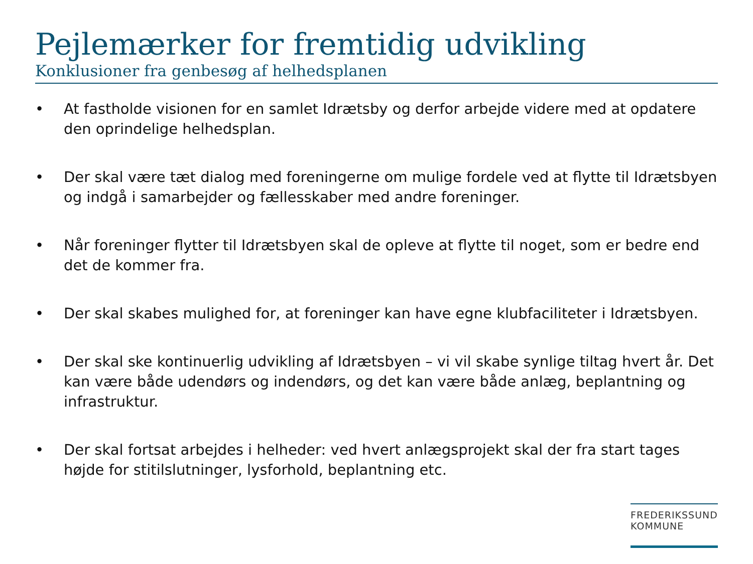Pejlemærker for fremtidig udvikling
Konklusioner fra genbesøg af helhedsplanen
• At fastholde visionen for en samlet Idrætsby og derfor arbejde videre med at opdatere den oprindelige helhedsplan.
• Der skal være tæt dialog med foreningerne om mulige fordele ved at flytte til Idrætsbyen og indgå i samarbejder og fællesskaber med andre foreninger.
• Når foreninger flytter til Idrætsbyen skal de opleve at flytte til noget, som er bedre end det de kommer fra.
• Der skal skabes mulighed for, at foreninger kan have egne klubfaciliteter i Idrætsbyen.
• Der skal ske kontinuerlig udvikling af Idrætsbyen – vi vil skabe synlige tiltag hvert år. Det kan være både udendørs og indendørs, og det kan være både anlæg, beplantning og infrastruktur.
• Der skal fortsat arbejdes i helheder: ved hvert anlægsprojekt skal der fra start tages højde for stitilslutninger, lysforhold, beplantning etc.
FREDERIKSSUND
KOMMUNE